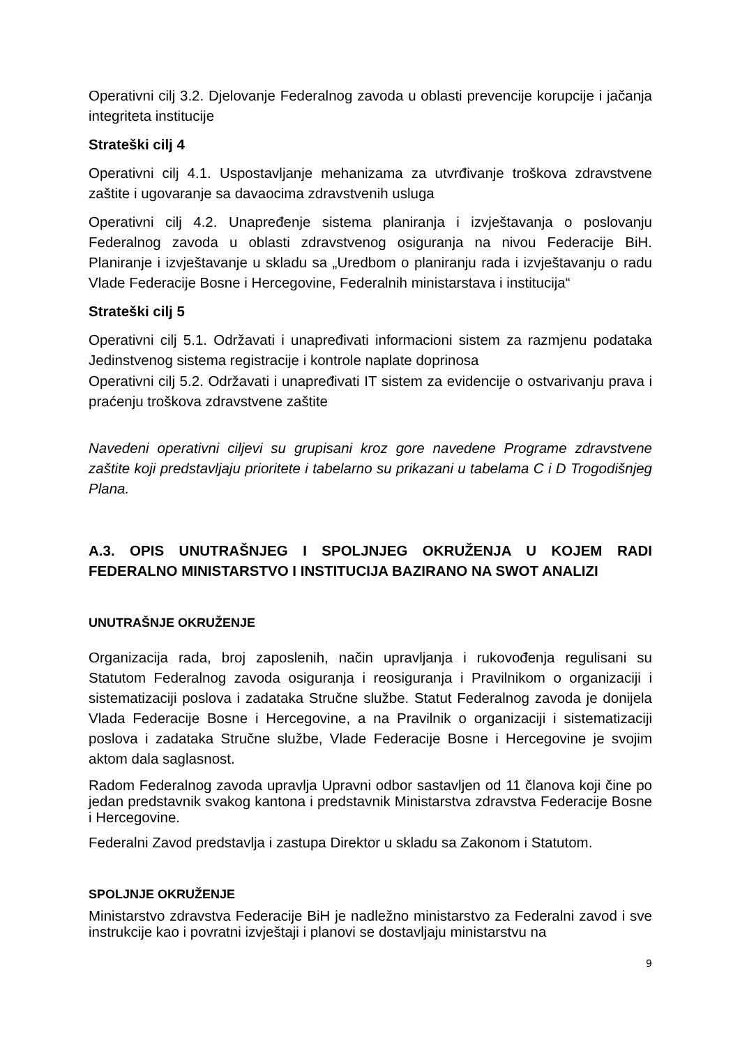Operativni cilj 3.2. Djelovanje Federalnog zavoda u oblasti prevencije korupcije i jačanja integriteta institucije
Strateški cilj 4
Operativni cilj 4.1. Uspostavljanje mehanizama za utvrđivanje troškova zdravstvene zaštite i ugovaranje sa davaocima zdravstvenih usluga
Operativni cilj 4.2. Unapređenje sistema planiranja i izvještavanja o poslovanju Federalnog zavoda u oblasti zdravstvenog osiguranja na nivou Federacije BiH. Planiranje i izvještavanje u skladu sa „Uredbom o planiranju rada i izvještavanju o radu Vlade Federacije Bosne i Hercegovine, Federalnih ministarstava i institucija“
Strateški cilj 5
Operativni cilj 5.1. Održavati i unapređivati informacioni sistem za razmjenu podataka Jedinstvenog sistema registracije i kontrole naplate doprinosa
Operativni cilj 5.2. Održavati i unapređivati IT sistem za evidencije o ostvarivanju prava i praćenju troškova zdravstvene zaštite
Navedeni operativni ciljevi su grupisani kroz gore navedene Programe zdravstvene zaštite koji predstavljaju prioritete i tabelarno su prikazani u tabelama C i D Trogodišnjeg Plana.
A.3. OPIS UNUTRAŠNJEG I SPOLJNJEG OKRUŽENJA U KOJEM RADI FEDERALNO MINISTARSTVO I INSTITUCIJA BAZIRANO NA SWOT ANALIZI
UNUTRAŠNJE OKRUŽENJE
Organizacija rada, broj zaposlenih, način upravljanja i rukovođenja regulisani su Statutom Federalnog zavoda osiguranja i reosiguranja i Pravilnikom o organizaciji i sistematizaciji poslova i zadataka Stručne službe. Statut Federalnog zavoda je donijela Vlada Federacije Bosne i Hercegovine, a na Pravilnik o organizaciji i sistematizaciji poslova i zadataka Stručne službe, Vlade Federacije Bosne i Hercegovine je svojim aktom dala saglasnost.
Radom Federalnog zavoda upravlja Upravni odbor sastavljen od 11 članova koji čine po jedan predstavnik svakog kantona i predstavnik Ministarstva zdravstva Federacije Bosne i Hercegovine.
Federalni Zavod predstavlja i zastupa Direktor u skladu sa Zakonom i Statutom.
SPOLJNJE OKRUŽENJE
Ministarstvo zdravstva Federacije BiH je nadležno ministarstvo za Federalni zavod i sve instrukcije kao i povratni izvještaji i planovi se dostavljaju ministarstvu na
9